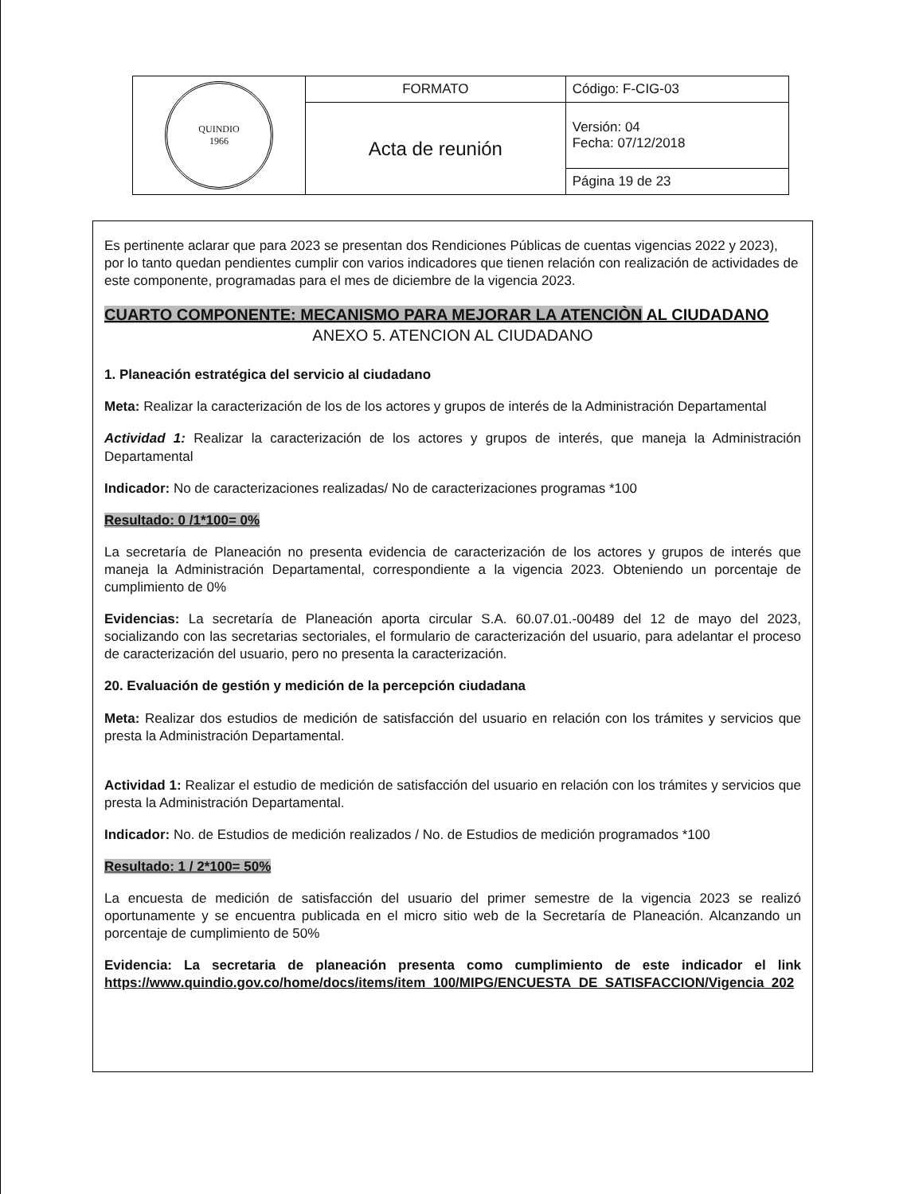| QUINDIO 1966 | FORMATO | Código: F-CIG-03 |
| | Acta de reunión | Versión: 04 Fecha: 07/12/2018 |
| | | Página 19 de 23 |
Es pertinente aclarar que para 2023 se presentan dos Rendiciones Públicas de cuentas vigencias 2022 y 2023), por lo tanto quedan pendientes cumplir con varios indicadores que tienen relación con realización de actividades de este componente, programadas para el mes de diciembre de la vigencia 2023.
CUARTO COMPONENTE: MECANISMO PARA MEJORAR LA ATENCIÒN AL CIUDADANO
ANEXO 5. ATENCION AL CIUDADANO
1. Planeación estratégica del servicio al ciudadano
Meta: Realizar la caracterización de los de los actores y grupos de interés de la Administración Departamental
Actividad 1: Realizar la caracterización de los actores y grupos de interés, que maneja la Administración Departamental
Indicador: No de caracterizaciones realizadas/ No de caracterizaciones programas *100
Resultado: 0 /1*100= 0%
La secretaría de Planeación no presenta evidencia de caracterización de los actores y grupos de interés que maneja la Administración Departamental, correspondiente a la vigencia 2023. Obteniendo un porcentaje de cumplimiento de 0%
Evidencias: La secretaría de Planeación aporta circular S.A. 60.07.01.-00489 del 12 de mayo del 2023, socializando con las secretarias sectoriales, el formulario de caracterización del usuario, para adelantar el proceso de caracterización del usuario, pero no presenta la caracterización.
20. Evaluación de gestión y medición de la percepción ciudadana
Meta: Realizar dos estudios de medición de satisfacción del usuario en relación con los trámites y servicios que presta la Administración Departamental.
Actividad 1: Realizar el estudio de medición de satisfacción del usuario en relación con los trámites y servicios que presta la Administración Departamental.
Indicador: No. de Estudios de medición realizados / No. de Estudios de medición programados *100
Resultado: 1 / 2*100= 50%
La encuesta de medición de satisfacción del usuario del primer semestre de la vigencia 2023 se realizó oportunamente y se encuentra publicada en el micro sitio web de la Secretaría de Planeación. Alcanzando un porcentaje de cumplimiento de 50%
Evidencia: La secretaria de planeación presenta como cumplimiento de este indicador el link https://www.quindio.gov.co/home/docs/items/item_100/MIPG/ENCUESTA_DE_SATISFACCION/Vigencia_202